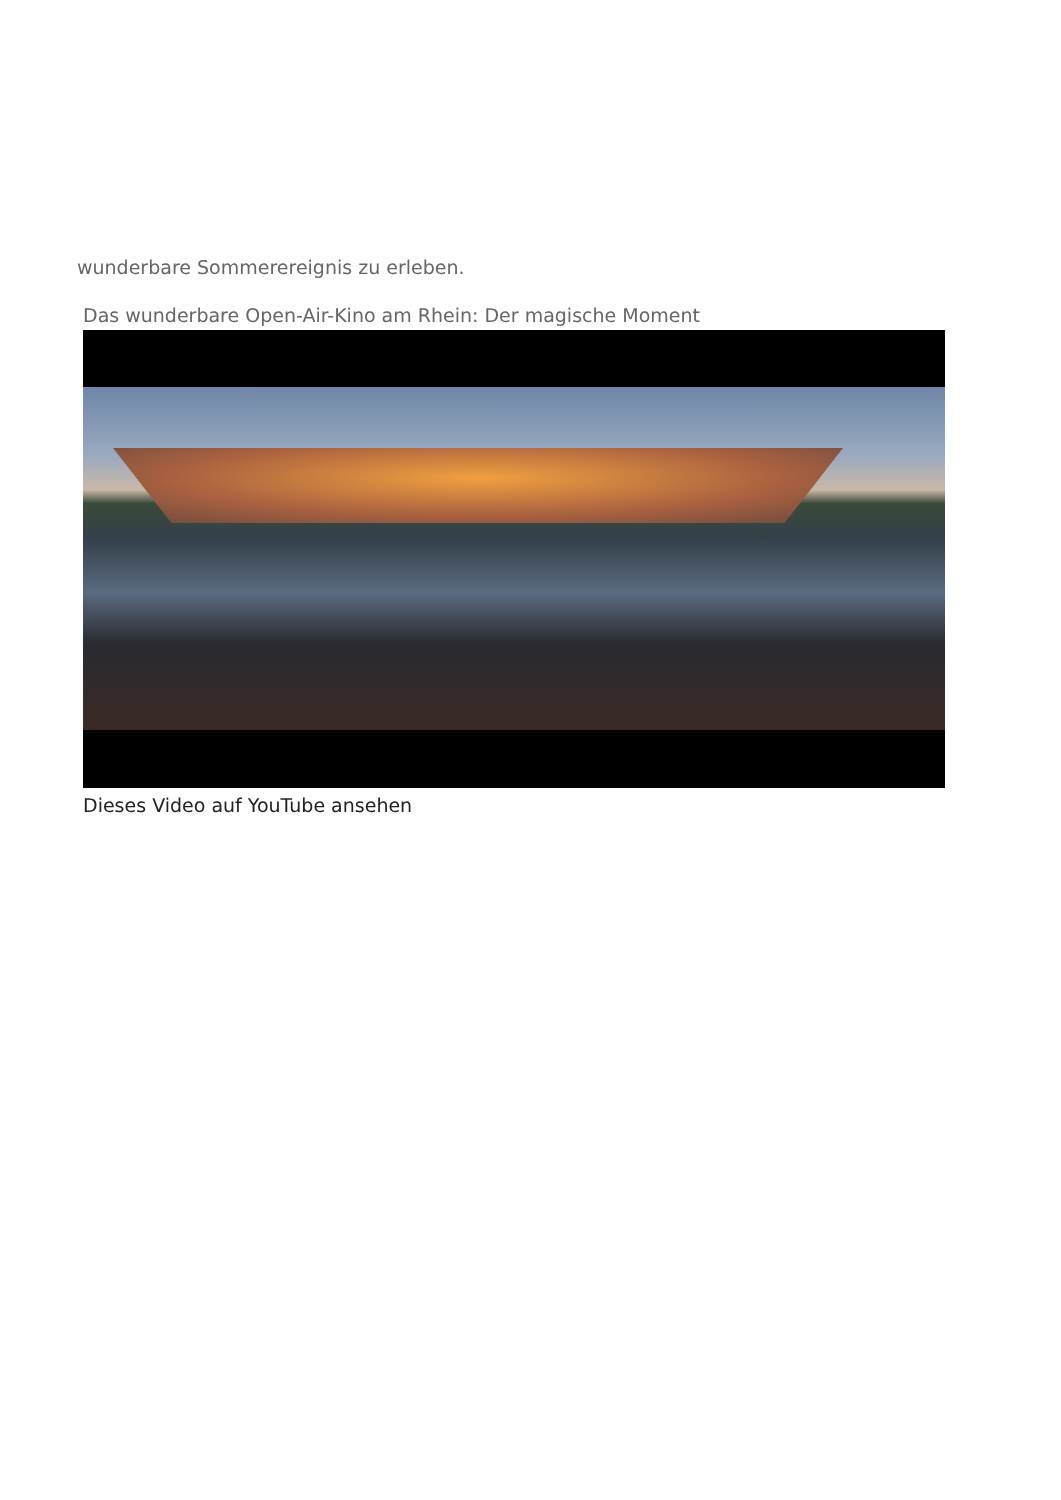wunderbare Sommerereignis zu erleben.
Das wunderbare Open-Air-Kino am Rhein: Der magische Moment
Dieses Video auf YouTube ansehen